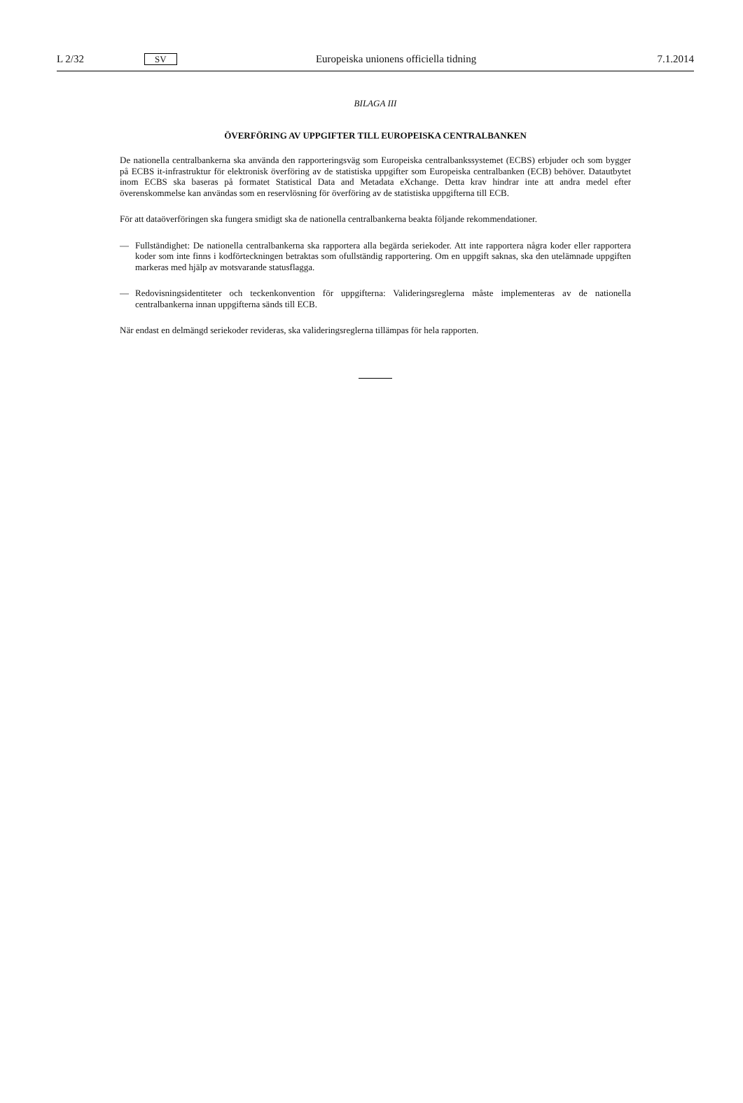L 2/32
SV
Europeiska unionens officiella tidning
7.1.2014
BILAGA III
ÖVERFÖRING AV UPPGIFTER TILL EUROPEISKA CENTRALBANKEN
De nationella centralbankerna ska använda den rapporteringsväg som Europeiska centralbankssystemet (ECBS) erbjuder och som bygger på ECBS it-infrastruktur för elektronisk överföring av de statistiska uppgifter som Europeiska central­banken (ECB) behöver. Datautbytet inom ECBS ska baseras på formatet Statistical Data and Metadata eXchange. Detta krav hindrar inte att andra medel efter överenskommelse kan användas som en reservlösning för överföring av de statistiska uppgifterna till ECB.
För att dataöverföringen ska fungera smidigt ska de nationella centralbankerna beakta följande rekommendationer.
— Fullständighet: De nationella centralbankerna ska rapportera alla begärda seriekoder. Att inte rapportera några koder eller rapportera koder som inte finns i kodförteckningen betraktas som ofullständig rapportering. Om en uppgift saknas, ska den utelämnade uppgiften markeras med hjälp av motsvarande statusflagga.
— Redovisningsidentiteter och teckenkonvention för uppgifterna: Valideringsreglerna måste implementeras av de natio­nella centralbankerna innan uppgifterna sänds till ECB.
När endast en delmängd seriekoder revideras, ska valideringsreglerna tillämpas för hela rapporten.